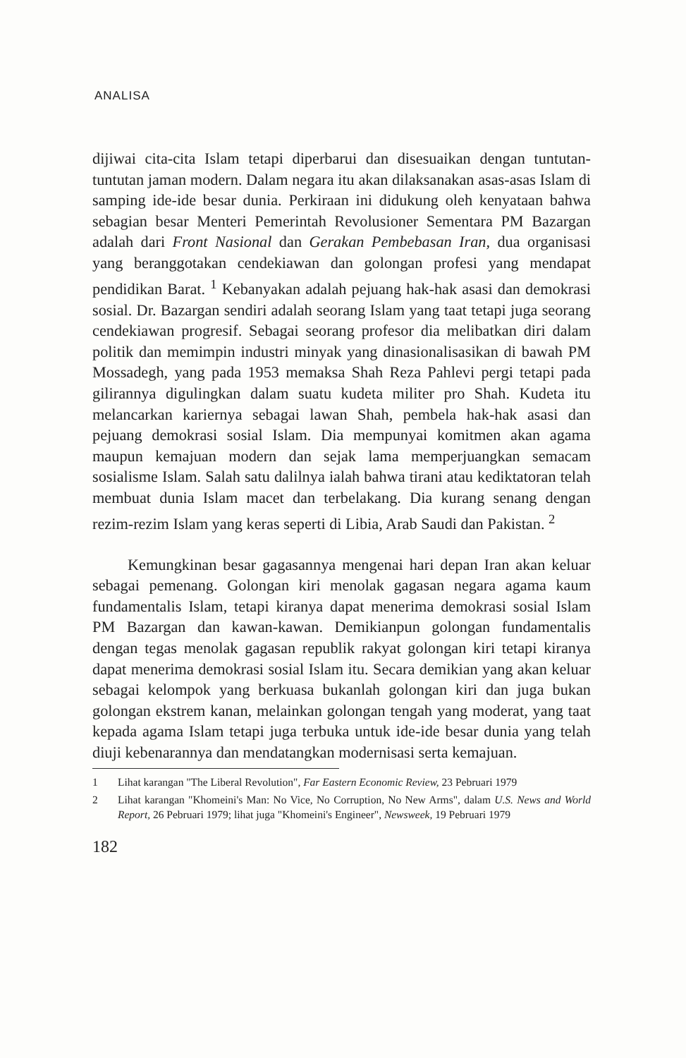ANALISA
dijiwai cita-cita Islam tetapi diperbarui dan disesuaikan dengan tuntutan-tuntutan jaman modern. Dalam negara itu akan dilaksanakan asas-asas Islam di samping ide-ide besar dunia. Perkiraan ini didukung oleh kenyataan bahwa sebagian besar Menteri Pemerintah Revolusioner Sementara PM Bazargan adalah dari Front Nasional dan Gerakan Pembebasan Iran, dua organisasi yang beranggotakan cendekiawan dan golongan profesi yang mendapat pendidikan Barat. <sup>1</sup> Kebanyakan adalah pejuang hak-hak asasi dan demokrasi sosial. Dr. Bazargan sendiri adalah seorang Islam yang taat tetapi juga seorang cendekiawan progresif. Sebagai seorang profesor dia melibatkan diri dalam politik dan memimpin industri minyak yang dinasionalisasikan di bawah PM Mossadegh, yang pada 1953 memaksa Shah Reza Pahlevi pergi tetapi pada gilirannya digulingkan dalam suatu kudeta militer pro Shah. Kudeta itu melancarkan kariernya sebagai lawan Shah, pembela hak-hak asasi dan pejuang demokrasi sosial Islam. Dia mempunyai komitmen akan agama maupun kemajuan modern dan sejak lama memperjuangkan semacam sosialisme Islam. Salah satu dalilnya ialah bahwa tirani atau kediktatoran telah membuat dunia Islam macet dan terbelakang. Dia kurang senang dengan rezim-rezim Islam yang keras seperti di Libia, Arab Saudi dan Pakistan. <sup>2</sup>
Kemungkinan besar gagasannya mengenai hari depan Iran akan keluar sebagai pemenang. Golongan kiri menolak gagasan negara agama kaum fundamentalis Islam, tetapi kiranya dapat menerima demokrasi sosial Islam PM Bazargan dan kawan-kawan. Demikianpun golongan fundamentalis dengan tegas menolak gagasan republik rakyat golongan kiri tetapi kiranya dapat menerima demokrasi sosial Islam itu. Secara demikian yang akan keluar sebagai kelompok yang berkuasa bukanlah golongan kiri dan juga bukan golongan ekstrem kanan, melainkan golongan tengah yang moderat, yang taat kepada agama Islam tetapi juga terbuka untuk ide-ide besar dunia yang telah diuji kebenarannya dan mendatangkan modernisasi serta kemajuan.
1 Lihat karangan "The Liberal Revolution", Far Eastern Economic Review, 23 Pebruari 1979
2 Lihat karangan "Khomeini's Man: No Vice, No Corruption, No New Arms", dalam U.S. News and World Report, 26 Pebruari 1979; lihat juga "Khomeini's Engineer", Newsweek, 19 Pebruari 1979
182